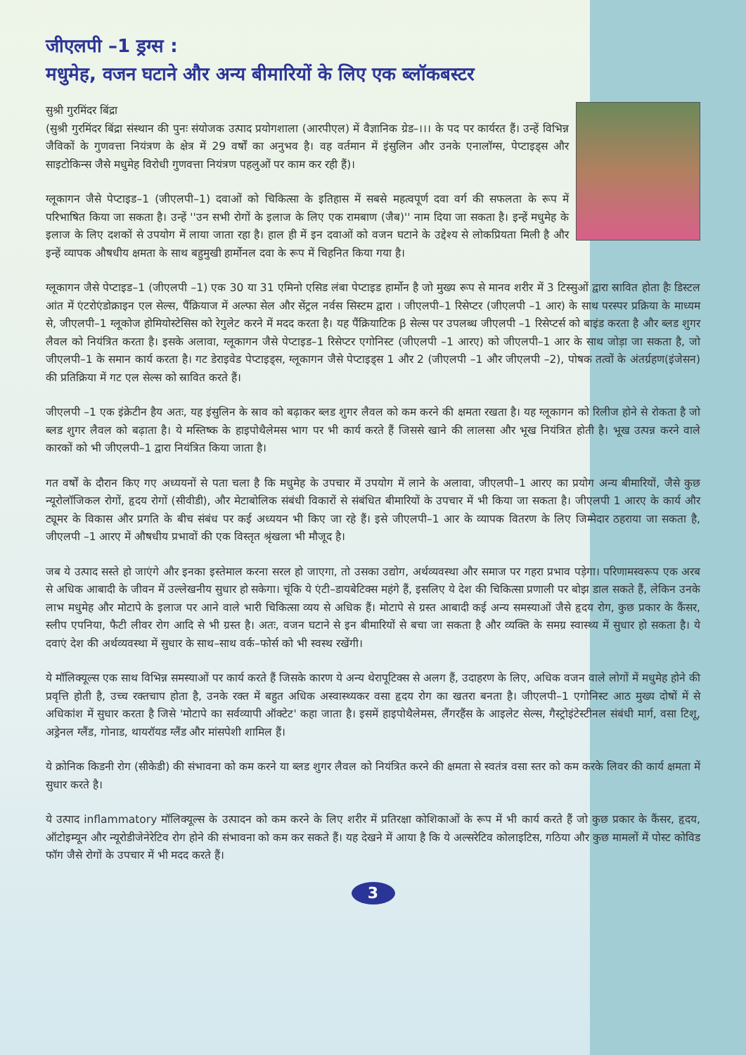जीएलपी –1 ड्रग्स :
मधुमेह, वजन घटाने और अन्य बीमारियों के लिए एक ब्लॉकबस्टर
सुश्री गुरमिंदर बिंद्रा
(सुश्री गुरमिंदर बिंद्रा संस्थान की पुनः संयोजक उत्पाद प्रयोगशाला (आरपीएल) में वैज्ञानिक ग्रेड–।।। के पद पर कार्यरत हैं। उन्हें विभिन्न जैविकों के गुणवत्ता नियंत्रण के क्षेत्र में 29 वर्षों का अनुभव है। वह वर्तमान में इंसुलिन और उनके एनालॉग्स, पेप्टाइड्स और साइटोकिन्स जैसे मधुमेह विरोधी गुणवत्ता नियंत्रण पहलुओं पर काम कर रही हैं)।
ग्लूकागन जैसे पेप्टाइड–1 (जीएलपी–1) दवाओं को चिकित्सा के इतिहास में सबसे महत्वपूर्ण दवा वर्ग की सफलता के रूप में परिभाषित किया जा सकता है। उन्हें ''उन सभी रोगों के इलाज के लिए एक रामबाण (जैब)'' नाम दिया जा सकता है। इन्हें मधुमेह के इलाज के लिए दशकों से उपयोग में लाया जाता रहा है। हाल ही में इन दवाओं को वजन घटाने के उद्देश्य से लोकप्रियता मिली है और इन्हें व्यापक औषधीय क्षमता के साथ बहुमुखी हार्मोनल दवा के रूप में चिहनित किया गया है।
ग्लूकागन जैसे पेप्टाइड–1 (जीएलपी –1) एक 30 या 31 एमिनो एसिड लंबा पेप्टाइड हार्मोन है जो मुख्य रूप से मानव शरीर में 3 टिस्सुओं द्वारा स्रावित होता हैः डिस्टल आंत में एंटरोएंडोक्राइन एल सेल्स, पैंक्रियाज में अल्फा सेल और सेंट्रल नर्वस सिस्टम द्वारा । जीएलपी–1 रिसेप्टर (जीएलपी –1 आर) के साथ परस्पर प्रक्रिया के माध्यम से, जीएलपी–1 ग्लूकोज होमियोस्टेसिस को रेगुलेट करने में मदद करता है। यह पैंक्रियाटिक β सेल्स पर उपलब्ध जीएलपी –1 रिसेप्टर्स को बाइंड करता है और ब्लड शुगर लैवल को नियंत्रित करता है। इसके अलावा, ग्लूकागन जैसे पेप्टाइड–1 रिसेप्टर एगोनिस्ट (जीएलपी –1 आरए) को जीएलपी–1 आर के साथ जोड़ा जा सकता है, जो जीएलपी–1 के समान कार्य करता है। गट डेराइवेड पेप्टाइड्स, ग्लूकागन जैसे पेप्टाइड्स 1 और 2 (जीएलपी –1 और जीएलपी –2), पोषक तत्वों के अंतर्ग्रहण(इंजेसन) की प्रतिक्रिया में गट एल सेल्स को स्रावित करते हैं।
जीएलपी –1 एक इंक्रेटीन हैय अतः, यह इंसुलिन के स्राव को बढ़ाकर ब्लड शुगर लैवल को कम करने की क्षमता रखता है। यह ग्लूकागन को रिलीज होने से रोकता है जो ब्लड शुगर लैवल को बढ़ाता है। ये मस्तिष्क के हाइपोथैलेमस भाग पर भी कार्य करते हैं जिससे खाने की लालसा और भूख नियंत्रित होती है। भूख उत्पन्न करने वाले कारकों को भी जीएलपी–1 द्वारा नियंत्रित किया जाता है।
गत वर्षों के दौरान किए गए अध्ययनों से पता चला है कि मधुमेह के उपचार में उपयोग में लाने के अलावा, जीएलपी–1 आरए का प्रयोग अन्य बीमारियों, जैसे कुछ न्यूरोलॉजिकल रोगों, हृदय रोगों (सीवीडी), और मेटाबोलिक संबंधी विकारों से संबंधित बीमारियों के उपचार में भी किया जा सकता है। जीएलपी 1 आरए के कार्य और ट्यूमर के विकास और प्रगति के बीच संबंध पर कई अध्ययन भी किए जा रहे हैं। इसे जीएलपी–1 आर के व्यापक वितरण के लिए जिम्मेदार ठहराया जा सकता है, जीएलपी –1 आरए में औषधीय प्रभावों की एक विस्तृत श्रृंखला भी मौजूद है।
जब ये उत्पाद सस्ते हो जाएंगे और इनका इस्तेमाल करना सरल हो जाएगा, तो उसका उद्योग, अर्थव्यवस्था और समाज पर गहरा प्रभाव पड़ेगा। परिणामस्वरूप एक अरब से अधिक आबादी के जीवन में उल्लेखनीय सुधार हो सकेगा। चूंकि ये एंटी–डायबेटिक्स महंगे हैं, इसलिए ये देश की चिकित्सा प्रणाली पर बोझ डाल सकते हैं, लेकिन उनके लाभ मधुमेह और मोटापे के इलाज पर आने वाले भारी चिकित्सा व्यय से अधिक हैं। मोटापे से ग्रस्त आबादी कई अन्य समस्याओं जैसे हृदय रोग, कुछ प्रकार के कैंसर, स्लीप एपनिया, फैटी लीवर रोग आदि से भी ग्रस्त है। अतः, वजन घटाने से इन बीमारियों से बचा जा सकता है और व्यक्ति के समग्र स्वास्थ्य में सुधार हो सकता है। ये दवाएं देश की अर्थव्यवस्था में सुधार के साथ–साथ वर्क–फोर्स को भी स्वस्थ रखेंगी।
ये मॉलिक्यूल्स एक साथ विभिन्न समस्याओं पर कार्य करते हैं जिसके कारण ये अन्य थेरापूटिक्स से अलग हैं, उदाहरण के लिए, अधिक वजन वाले लोगों में मधुमेह होने की प्रवृत्ति होती है, उच्च रक्तचाप होता है, उनके रक्त में बहुत अधिक अस्वास्थ्यकर वसा हृदय रोग का खतरा बनता है। जीएलपी–1 एगोनिस्ट आठ मुख्य दोषों में से अधिकांश में सुधार करता है जिसे 'मोटापे का सर्वव्यापी ऑक्टेट' कहा जाता है। इसमें हाइपोथैलेमस, लैंगरहैंस के आइलेट सेल्स, गैस्ट्रोइंटेस्टीनल संबंधी मार्ग, वसा टिशू, अड्रेनल ग्लैंड, गोनाड, थायरॉयड ग्लैंड और मांसपेशी शामिल हैं।
ये क्रोनिक किडनी रोग (सीकेडी) की संभावना को कम करने या ब्लड शुगर लैवल को नियंत्रित करने की क्षमता से स्वतंत्र वसा स्तर को कम करके लिवर की कार्य क्षमता में सुधार करते है।
ये उत्पाद inflammatory मॉलिक्यूल्स के उत्पादन को कम करने के लिए शरीर में प्रतिरक्षा कोशिकाओं के रूप में भी कार्य करते हैं जो कुछ प्रकार के कैंसर, हृदय, ऑटोइम्यून और न्यूरोडीजेनेरेटिव रोग होने की संभावना को कम कर सकते हैं। यह देखने में आया है कि ये अल्सरेटिव कोलाइटिस, गठिया और कुछ मामलों में पोस्ट कोविड फॉग जैसे रोगों के उपचार में भी मदद करते हैं।
3